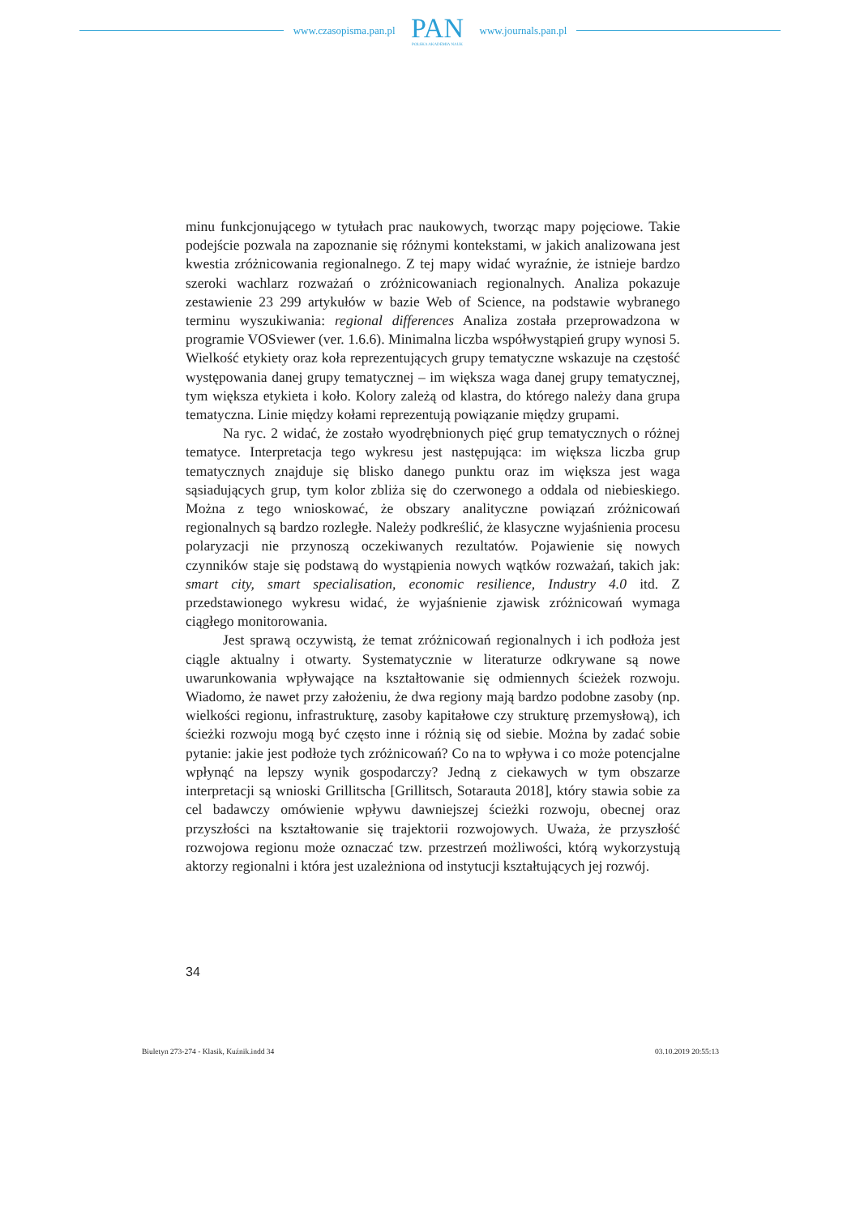www.czasopisma.pan.pl
PAN
POLSKA AKADEMIA NAUK
www.journals.pan.pl
minu funkcjonującego w tytułach prac naukowych, tworząc mapy pojęciowe. Takie podejście pozwala na zapoznanie się różnymi kontekstami, w jakich analizowana jest kwestia zróżnicowania regionalnego. Z tej mapy widać wyraźnie, że istnieje bardzo szeroki wachlarz rozważań o zróżnicowaniach regionalnych. Analiza pokazuje zestawienie 23 299 artykułów w bazie Web of Science, na podstawie wybranego terminu wyszukiwania: regional differences Analiza została przeprowadzona w programie VOSviewer (ver. 1.6.6). Minimalna liczba współwystąpień grupy wynosi 5. Wielkość etykiety oraz koła reprezentujących grupy tematyczne wskazuje na częstość występowania danej grupy tematycznej – im większa waga danej grupy tematycznej, tym większa etykieta i koło. Kolory zależą od klastra, do którego należy dana grupa tematyczna. Linie między kołami reprezentują powiązanie między grupami.
Na ryc. 2 widać, że zostało wyodrębnionych pięć grup tematycznych o różnej tematyce. Interpretacja tego wykresu jest następująca: im większa liczba grup tematycznych znajduje się blisko danego punktu oraz im większa jest waga sąsiadujących grup, tym kolor zbliża się do czerwonego a oddala od niebieskiego. Można z tego wnioskować, że obszary analityczne powiązań zróżnicowań regionalnych są bardzo rozległe. Należy podkreślić, że klasyczne wyjaśnienia procesu polaryzacji nie przynoszą oczekiwanych rezultatów. Pojawienie się nowych czynników staje się podstawą do wystąpienia nowych wątków rozważań, takich jak: smart city, smart specialisation, economic resilience, Industry 4.0 itd. Z przedstawionego wykresu widać, że wyjaśnienie zjawisk zróżnicowań wymaga ciągłego monitorowania.
Jest sprawą oczywistą, że temat zróżnicowań regionalnych i ich podłoża jest ciągle aktualny i otwarty. Systematycznie w literaturze odkrywane są nowe uwarunkowania wpływające na kształtowanie się odmiennych ścieżek rozwoju. Wiadomo, że nawet przy założeniu, że dwa regiony mają bardzo podobne zasoby (np. wielkości regionu, infrastrukturę, zasoby kapitałowe czy strukturę przemysłową), ich ścieżki rozwoju mogą być często inne i różnią się od siebie. Można by zadać sobie pytanie: jakie jest podłoże tych zróżnicowań? Co na to wpływa i co może potencjalne wpłynąć na lepszy wynik gospodarczy? Jedną z ciekawych w tym obszarze interpretacji są wnioski Grillitscha [Grillitsch, Sotarauta 2018], który stawia sobie za cel badawczy omówienie wpływu dawniejszej ścieżki rozwoju, obecnej oraz przyszłości na kształtowanie się trajektorii rozwojowych. Uważa, że przyszłość rozwojowa regionu może oznaczać tzw. przestrzeń możliwości, którą wykorzystują aktorzy regionalni i która jest uzależniona od instytucji kształtujących jej rozwój.
34
Biuletyn 273-274 - Klasik, Kuźnik.indd 34 03.10.2019 20:55:13